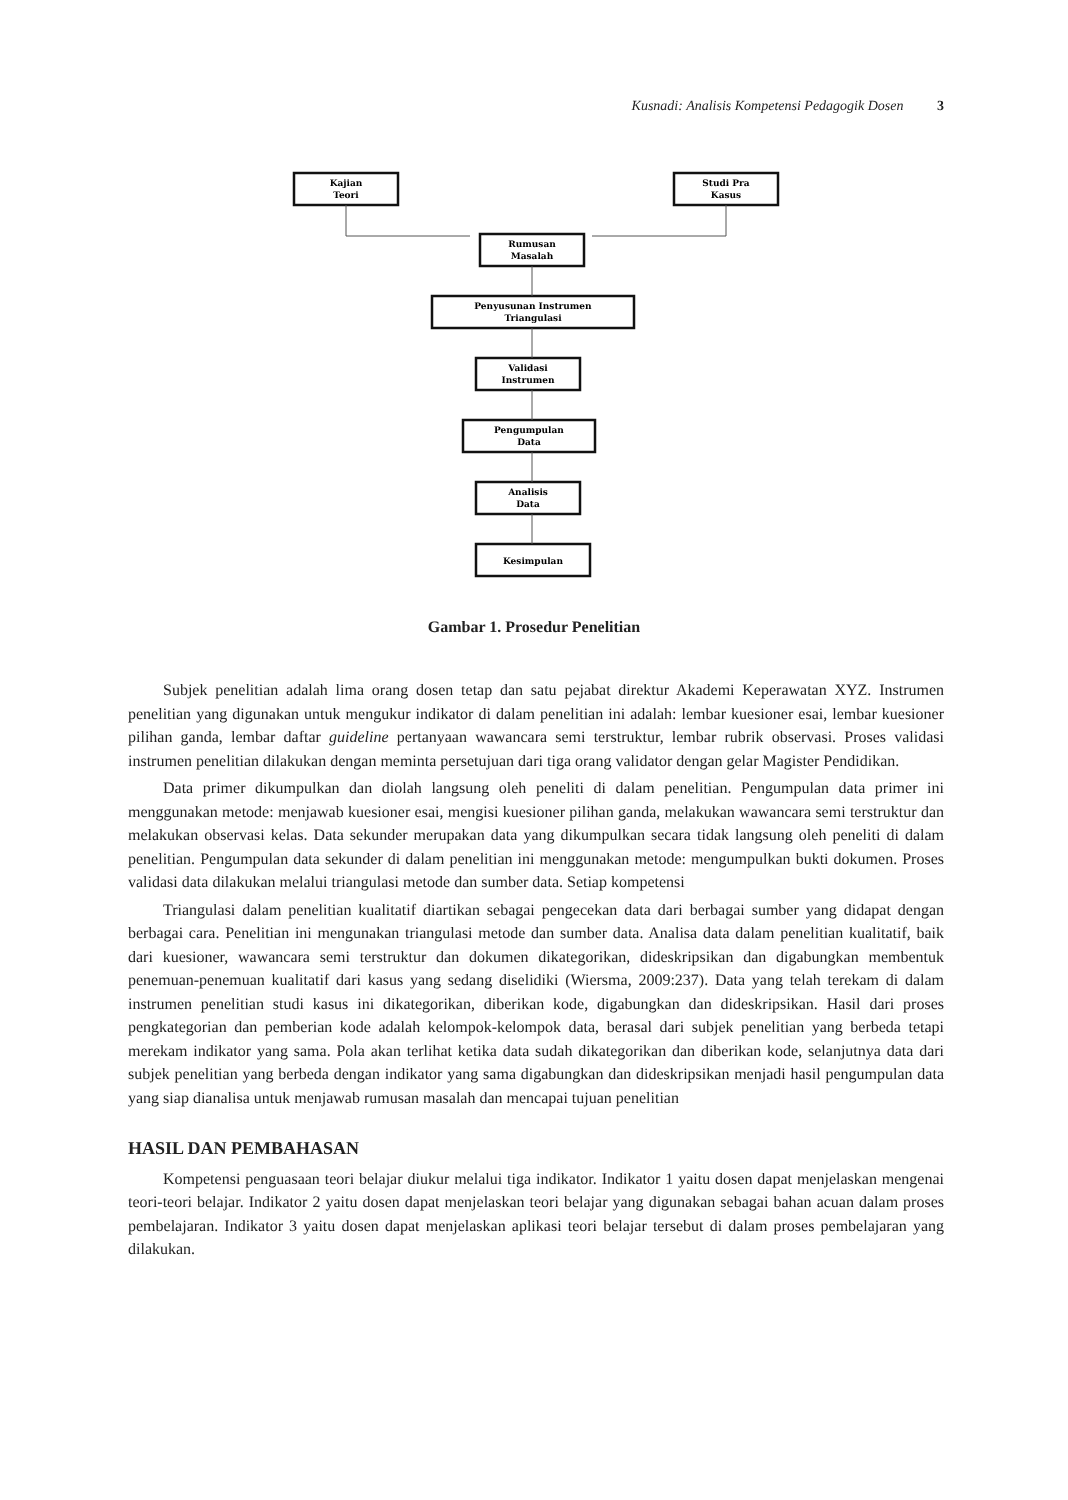Kusnadi: Analisis Kompetensi Pedagogik Dosen 3
Kajian
Teori
Studi Pra
Kasus
Rumusan
Masalah
Penyusunan Instrumen
Triangulasi
Validasi
Instrumen
Pengumpulan
Data
Analisis
Data
Kesimpulan
Gambar 1. Prosedur Penelitian
Subjek penelitian adalah lima orang dosen tetap dan satu pejabat direktur Akademi Keperawatan XYZ. Instrumen penelitian yang digunakan untuk mengukur indikator di dalam penelitian ini adalah: lembar kuesioner esai, lembar kuesioner pilihan ganda, lembar daftar guideline pertanyaan wawancara semi terstruktur, lembar rubrik observasi. Proses validasi instrumen penelitian dilakukan dengan meminta persetujuan dari tiga orang validator dengan gelar Magister Pendidikan.
Data primer dikumpulkan dan diolah langsung oleh peneliti di dalam penelitian. Pengumpulan data primer ini menggunakan metode: menjawab kuesioner esai, mengisi kuesioner pilihan ganda, melakukan wawancara semi terstruktur dan melakukan observasi kelas. Data sekunder merupakan data yang dikumpulkan secara tidak langsung oleh peneliti di dalam penelitian. Pengumpulan data sekunder di dalam penelitian ini menggunakan metode: mengumpulkan bukti dokumen. Proses validasi data dilakukan melalui triangulasi metode dan sumber data. Setiap kompetensi
Triangulasi dalam penelitian kualitatif diartikan sebagai pengecekan data dari berbagai sumber yang didapat dengan berbagai cara. Penelitian ini mengunakan triangulasi metode dan sumber data. Analisa data dalam penelitian kualitatif, baik dari kuesioner, wawancara semi terstruktur dan dokumen dikategorikan, dideskripsikan dan digabungkan membentuk penemuan-penemuan kualitatif dari kasus yang sedang diselidiki (Wiersma, 2009:237). Data yang telah terekam di dalam instrumen penelitian studi kasus ini dikategorikan, diberikan kode, digabungkan dan dideskripsikan. Hasil dari proses pengkategorian dan pemberian kode adalah kelompok-kelompok data, berasal dari subjek penelitian yang berbeda tetapi merekam indikator yang sama. Pola akan terlihat ketika data sudah dikategorikan dan diberikan kode, selanjutnya data dari subjek penelitian yang berbeda dengan indikator yang sama digabungkan dan dideskripsikan menjadi hasil pengumpulan data yang siap dianalisa untuk menjawab rumusan masalah dan mencapai tujuan penelitian
HASIL DAN PEMBAHASAN
Kompetensi penguasaan teori belajar diukur melalui tiga indikator. Indikator 1 yaitu dosen dapat menjelaskan mengenai teori-teori belajar. Indikator 2 yaitu dosen dapat menjelaskan teori belajar yang digunakan sebagai bahan acuan dalam proses pembelajaran. Indikator 3 yaitu dosen dapat menjelaskan aplikasi teori belajar tersebut di dalam proses pembelajaran yang dilakukan.